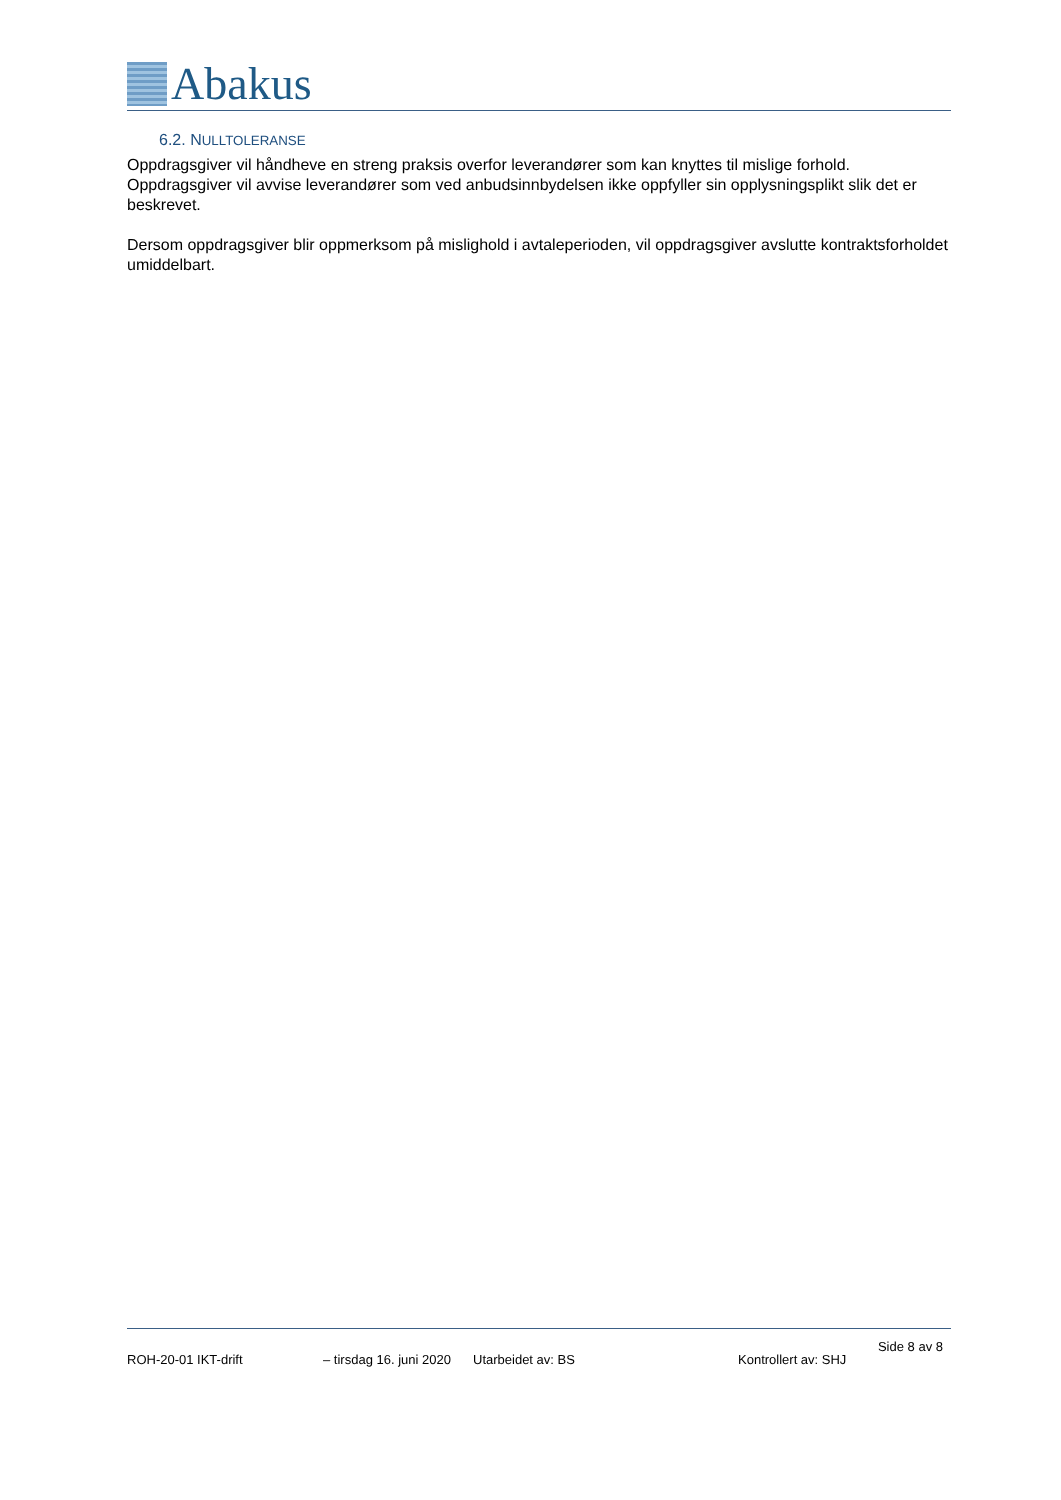Abakus
6.2. NULLTOLERANSE
Oppdragsgiver vil håndheve en streng praksis overfor leverandører som kan knyttes til mislige forhold. Oppdragsgiver vil avvise leverandører som ved anbudsinnbydelsen ikke oppfyller sin opplysningsplikt slik det er beskrevet.
Dersom oppdragsgiver blir oppmerksom på mislighold i avtaleperioden, vil oppdragsgiver avslutte kontraktsforholdet umiddelbart.
Side 8 av 8
ROH-20-01 IKT-drift – tirsdag 16. juni 2020 Utarbeidet av: BS Kontrollert av: SHJ